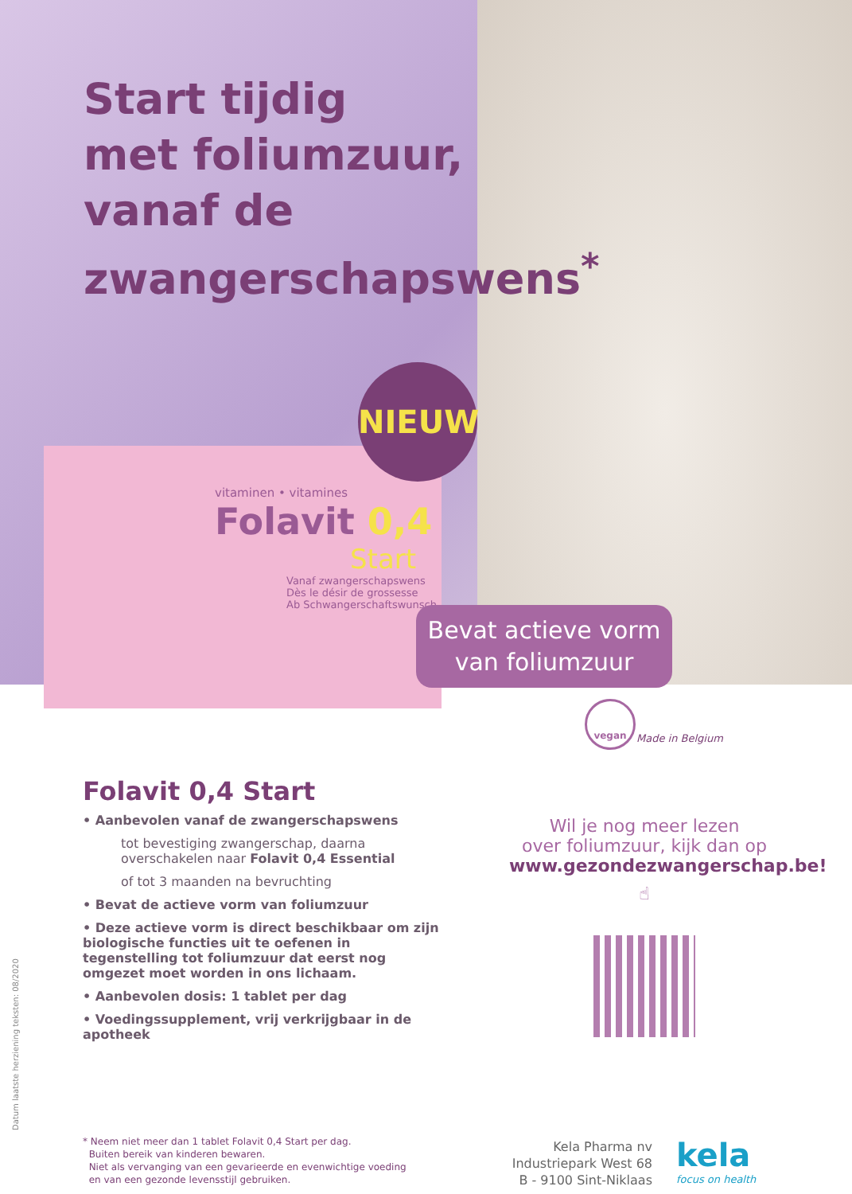Start tijdig
met foliumzuur,
vanaf de
zwangerschapswens<sup>*</sup>
NIEUW
vitaminen • vitamines
Folavit 0,4
Start
Vanaf zwangerschapswens
Dès le désir de grossesse
Ab Schwangerschaftswunsch
Bevat actieve vorm
van foliumzuur
vegan
Made in Belgium
Folavit 0,4 Start
• Aanbevolen vanaf de zwangerschapswens
tot bevestiging zwangerschap, daarna overschakelen naar Folavit 0,4 Essential
of tot 3 maanden na bevruchting
• Bevat de actieve vorm van foliumzuur
• Deze actieve vorm is direct beschikbaar om zijn biologische functies uit te oefenen in tegenstelling tot foliumzuur dat eerst nog omgezet moet worden in ons lichaam.
• Aanbevolen dosis: 1 tablet per dag
• Voedingssupplement, vrij verkrijgbaar in de apotheek
Wil je nog meer lezen
over foliumzuur, kijk dan op
www.gezondezwangerschap.be!
☝
Datum laatste herziening teksten: 08/2020
* Neem niet meer dan 1 tablet Folavit 0,4 Start per dag.
Buiten bereik van kinderen bewaren.
Niet als vervanging van een gevarieerde en evenwichtige voeding
en van een gezonde levensstijl gebruiken.
Kela Pharma nv
Industriepark West 68
B - 9100 Sint-Niklaas
kela
focus on health